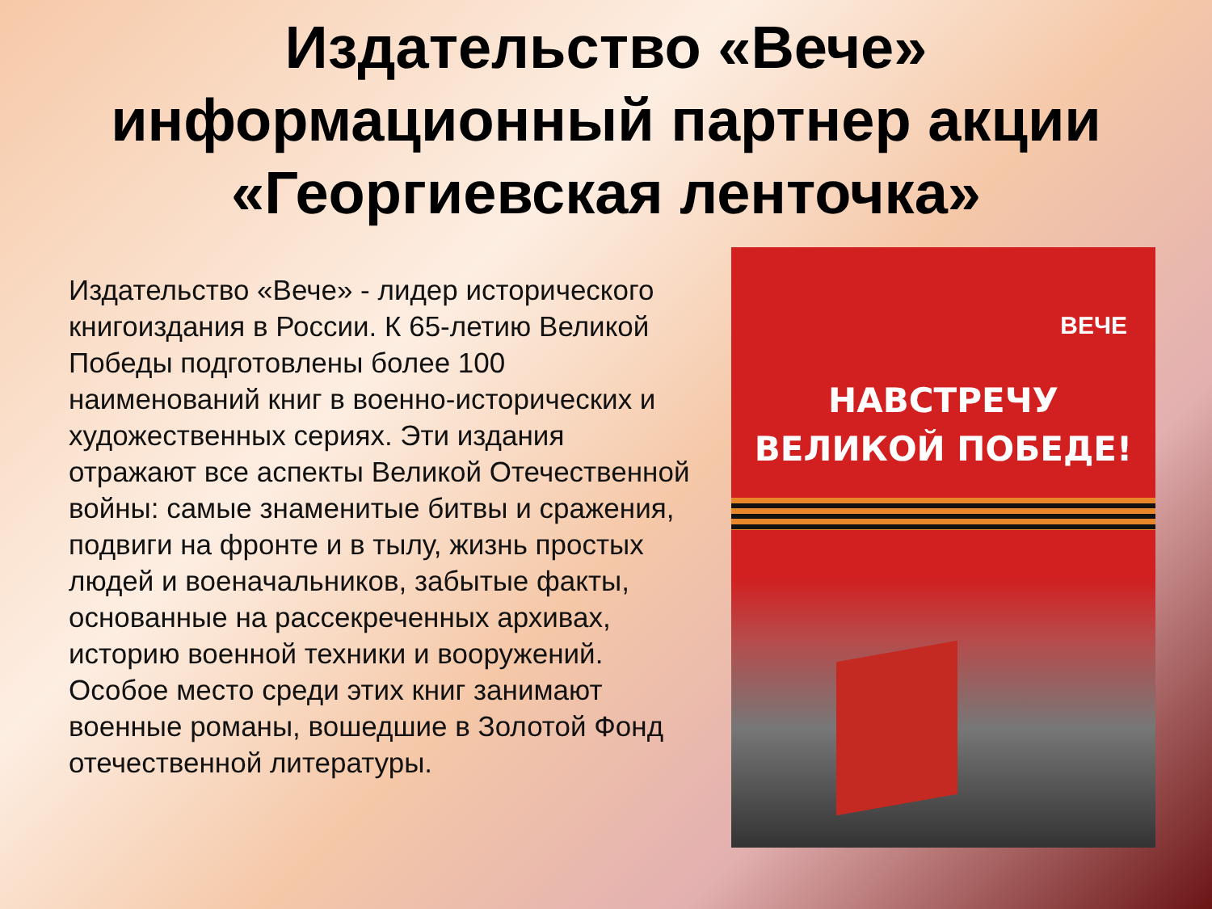Издательство «Вече»
информационный партнер акции
«Георгиевская ленточка»
Издательство «Вече» - лидер исторического книгоиздания в России. К 65-летию Великой Победы подготовлены более 100 наименований книг в военно-исторических и художественных сериях. Эти издания отражают все аспекты Великой Отечественной войны: самые знаменитые битвы и сражения, подвиги на фронте и в тылу, жизнь простых людей и военачальников, забытые факты, основанные на рассекреченных архивах, историю военной техники и вооружений. Особое место среди этих книг занимают военные романы, вошедшие в Золотой Фонд отечественной литературы.
ВЕЧЕ
НАВСТРЕЧУ
ВЕЛИКОЙ ПОБЕДЕ!